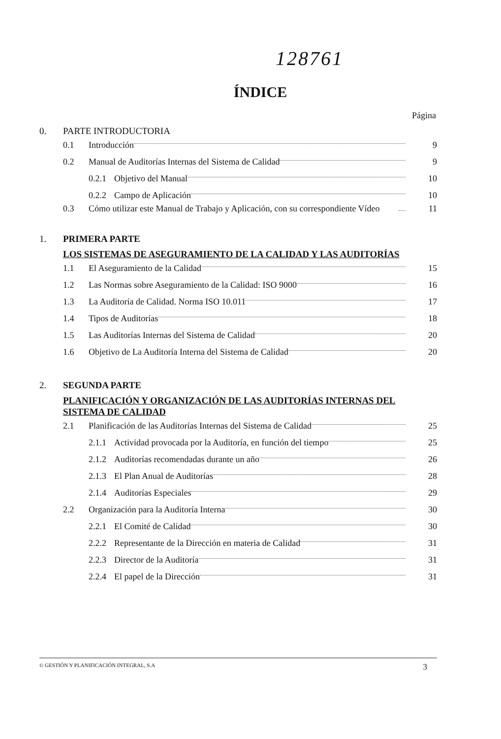128761
ÍNDICE
Página
0. PARTE INTRODUCTORIA
0.1 Introducción 9
0.2 Manual de Auditorías Internas del Sistema de Calidad 9
0.2.1 Objetivo del Manual 10
0.2.2 Campo de Aplicación 10
0.3 Cómo utilizar este Manual de Trabajo y Aplicación, con su correspondiente Vídeo 11
1. PRIMERA PARTE
LOS SISTEMAS DE ASEGURAMIENTO DE LA CALIDAD Y LAS AUDITORÍAS
1.1 El Aseguramiento de la Calidad 15
1.2 Las Normas sobre Aseguramiento de la Calidad: ISO 9000 16
1.3 La Auditoría de Calidad. Norma ISO 10.011 17
1.4 Tipos de Auditorías 18
1.5 Las Auditorías Internas del Sistema de Calidad 20
1.6 Objetivo de La Auditoría Interna del Sistema de Calidad 20
2. SEGUNDA PARTE
PLANIFICACIÓN Y ORGANIZACIÓN DE LAS AUDITORÍAS INTERNAS DEL SISTEMA DE CALIDAD
2.1 Planificación de las Auditorías Internas del Sistema de Calidad 25
2.1.1 Actividad provocada por la Auditoría, en función del tiempo 25
2.1.2 Auditorías recomendadas durante un año 26
2.1.3 El Plan Anual de Auditorías 28
2.1.4 Auditorías Especiales 29
2.2 Organización para la Auditoría Interna 30
2.2.1 El Comité de Calidad 30
2.2.2 Representante de la Dirección en materia de Calidad 31
2.2.3 Director de la Auditoría 31
2.2.4 El papel de la Dirección 31
© GESTIÓN Y PLANIFICACIÓN INTEGRAL, S.A 3